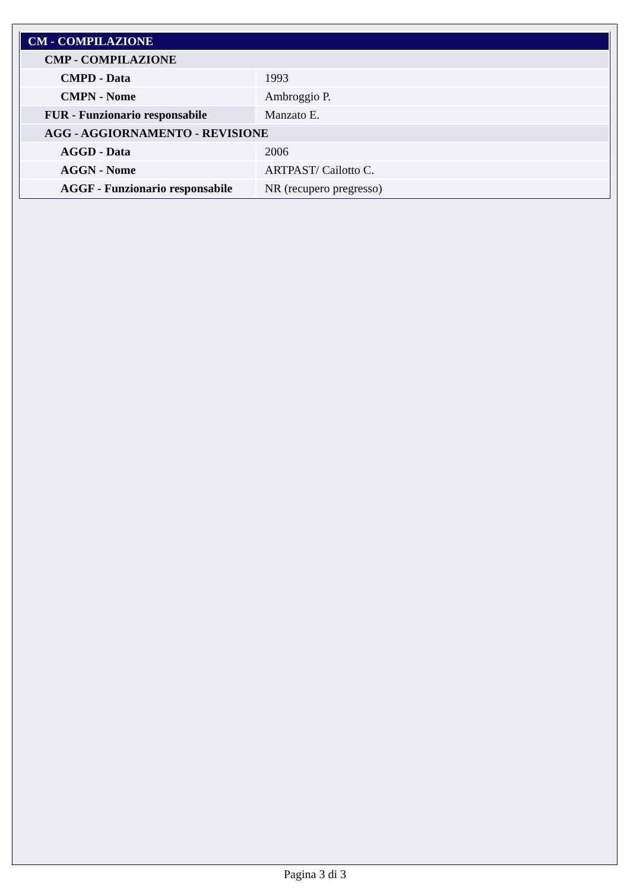| CM - COMPILAZIONE | |
| --- | --- |
| CMP - COMPILAZIONE | |
| CMPD - Data | 1993 |
| CMPN - Nome | Ambroggio P. |
| FUR - Funzionario responsabile | Manzato E. |
| AGG - AGGIORNAMENTO - REVISIONE | |
| AGGD - Data | 2006 |
| AGGN - Nome | ARTPAST/ Cailotto C. |
| AGGF - Funzionario responsabile | NR (recupero pregresso) |
Pagina 3 di 3